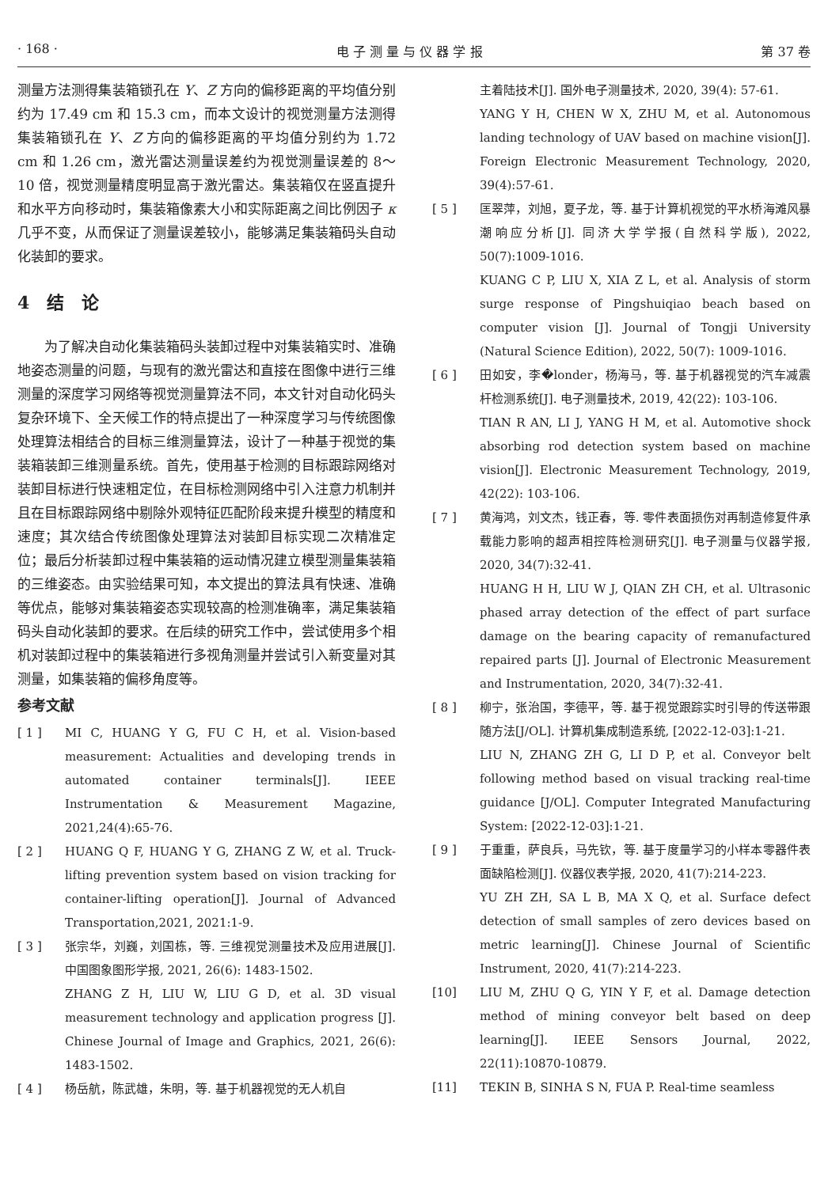· 168 · 电 子 测 量 与 仪 器 学 报 第 37 卷
测量方法测得集装箱锁孔在 Y、Z 方向的偏移距离的平均值分别约为 17.49 cm 和 15.3 cm，而本文设计的视觉测量方法测得集装箱锁孔在 Y、Z 方向的偏移距离的平均值分别约为 1.72 cm 和 1.26 cm，激光雷达测量误差约为视觉测量误差的 8～10 倍，视觉测量精度明显高于激光雷达。集装箱仅在竖直提升和水平方向移动时，集装箱像素大小和实际距离之间比例因子 κ 几乎不变，从而保证了测量误差较小，能够满足集装箱码头自动化装卸的要求。
4　结　论
为了解决自动化集装箱码头装卸过程中对集装箱实时、准确地姿态测量的问题，与现有的激光雷达和直接在图像中进行三维测量的深度学习网络等视觉测量算法不同，本文针对自动化码头复杂环境下、全天候工作的特点提出了一种深度学习与传统图像处理算法相结合的目标三维测量算法，设计了一种基于视觉的集装箱装卸三维测量系统。首先，使用基于检测的目标跟踪网络对装卸目标进行快速粗定位，在目标检测网络中引入注意力机制并且在目标跟踪网络中剔除外观特征匹配阶段来提升模型的精度和速度；其次结合传统图像处理算法对装卸目标实现二次精准定位；最后分析装卸过程中集装箱的运动情况建立模型测量集装箱的三维姿态。由实验结果可知，本文提出的算法具有快速、准确等优点，能够对集装箱姿态实现较高的检测准确率，满足集装箱码头自动化装卸的要求。在后续的研究工作中，尝试使用多个相机对装卸过程中的集装箱进行多视角测量并尝试引入新变量对其测量，如集装箱的偏移角度等。
参考文献
[ 1 ] MI C, HUANG Y G, FU C H, et al. Vision-based measurement: Actualities and developing trends in automated container terminals[J]. IEEE Instrumentation & Measurement Magazine, 2021,24(4):65-76.
[ 2 ] HUANG Q F, HUANG Y G, ZHANG Z W, et al. Truck-lifting prevention system based on vision tracking for container-lifting operation[J]. Journal of Advanced Transportation,2021, 2021:1-9.
[ 3 ] 张宗华，刘巍，刘国栋，等. 三维视觉测量技术及应用进展[J]. 中国图象图形学报, 2021, 26(6): 1483-1502.
ZHANG Z H, LIU W, LIU G D, et al. 3D visual measurement technology and application progress [J]. Chinese Journal of Image and Graphics, 2021, 26(6): 1483-1502.
[ 4 ] 杨岳航，陈武雄，朱明，等. 基于机器视觉的无人机自
主着陆技术[J]. 国外电子测量技术, 2020, 39(4): 57-61.
YANG Y H, CHEN W X, ZHU M, et al. Autonomous landing technology of UAV based on machine vision[J]. Foreign Electronic Measurement Technology, 2020, 39(4):57-61.
[ 5 ] 匡翠萍，刘旭，夏子龙，等. 基于计算机视觉的平水桥海滩风暴潮响应分析[J]. 同济大学学报(自然科学版), 2022, 50(7):1009-1016.
KUANG C P, LIU X, XIA Z L, et al. Analysis of storm surge response of Pingshuiqiao beach based on computer vision [J]. Journal of Tongji University (Natural Science Edition), 2022, 50(7): 1009-1016.
[ 6 ] 田如安，李�londer，杨海马，等. 基于机器视觉的汽车减震杆检测系统[J]. 电子测量技术, 2019, 42(22): 103-106.
TIAN R AN, LI J, YANG H M, et al. Automotive shock absorbing rod detection system based on machine vision[J]. Electronic Measurement Technology, 2019, 42(22): 103-106.
[ 7 ] 黄海鸿，刘文杰，钱正春，等. 零件表面损伤对再制造修复件承载能力影响的超声相控阵检测研究[J]. 电子测量与仪器学报, 2020, 34(7):32-41.
HUANG H H, LIU W J, QIAN ZH CH, et al. Ultrasonic phased array detection of the effect of part surface damage on the bearing capacity of remanufactured repaired parts [J]. Journal of Electronic Measurement and Instrumentation, 2020, 34(7):32-41.
[ 8 ] 柳宁，张治国，李德平，等. 基于视觉跟踪实时引导的传送带跟随方法[J/OL]. 计算机集成制造系统, [2022-12-03]:1-21.
LIU N, ZHANG ZH G, LI D P, et al. Conveyor belt following method based on visual tracking real-time guidance [J/OL]. Computer Integrated Manufacturing System: [2022-12-03]:1-21.
[ 9 ] 于重重，萨良兵，马先钦，等. 基于度量学习的小样本零器件表面缺陷检测[J]. 仪器仪表学报, 2020, 41(7):214-223.
YU ZH ZH, SA L B, MA X Q, et al. Surface defect detection of small samples of zero devices based on metric learning[J]. Chinese Journal of Scientific Instrument, 2020, 41(7):214-223.
[10] LIU M, ZHU Q G, YIN Y F, et al. Damage detection method of mining conveyor belt based on deep learning[J]. IEEE Sensors Journal, 2022, 22(11):10870-10879.
[11] TEKIN B, SINHA S N, FUA P. Real-time seamless